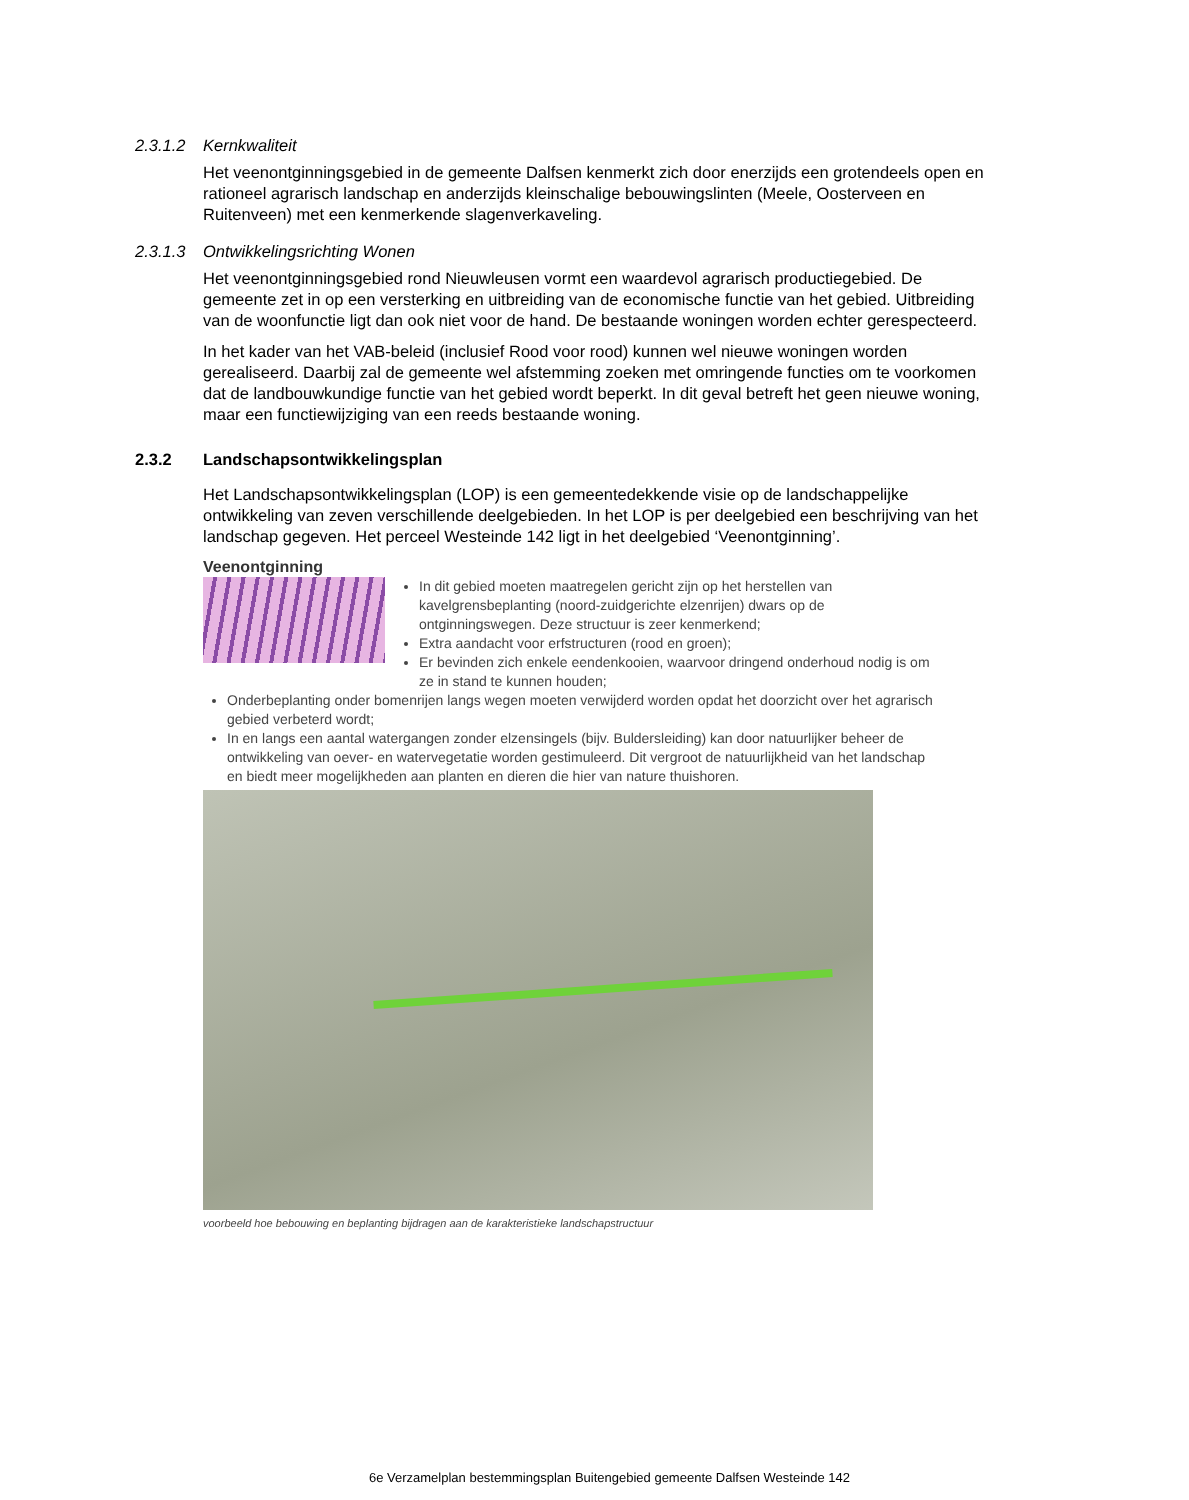2.3.1.2 Kernkwaliteit
Het veenontginningsgebied in de gemeente Dalfsen kenmerkt zich door enerzijds een grotendeels open en rationeel agrarisch landschap en anderzijds kleinschalige bebouwingslinten (Meele, Oosterveen en Ruitenveen) met een kenmerkende slagenverkaveling.
2.3.1.3 Ontwikkelingsrichting Wonen
Het veenontginningsgebied rond Nieuwleusen vormt een waardevol agrarisch productiegebied. De gemeente zet in op een versterking en uitbreiding van de economische functie van het gebied. Uitbreiding van de woonfunctie ligt dan ook niet voor de hand. De bestaande woningen worden echter gerespecteerd.
In het kader van het VAB-beleid (inclusief Rood voor rood) kunnen wel nieuwe woningen worden gerealiseerd. Daarbij zal de gemeente wel afstemming zoeken met omringende functies om te voorkomen dat de landbouwkundige functie van het gebied wordt beperkt. In dit geval betreft het geen nieuwe woning, maar een functiewijziging van een reeds bestaande woning.
2.3.2 Landschapsontwikkelingsplan
Het Landschapsontwikkelingsplan (LOP) is een gemeentedekkende visie op de landschappelijke ontwikkeling van zeven verschillende deelgebieden. In het LOP is per deelgebied een beschrijving van het landschap gegeven. Het perceel Westeinde 142 ligt in het deelgebied ‘Veenontginning’.
Veenontginning
In dit gebied moeten maatregelen gericht zijn op het herstellen van kavelgrensbeplanting (noord-zuidgerichte elzenrijen) dwars op de ontginningswegen. Deze structuur is zeer kenmerkend;
Extra aandacht voor erfstructuren (rood en groen);
Er bevinden zich enkele eendenkooien, waarvoor dringend onderhoud nodig is om ze in stand te kunnen houden;
Onderbeplanting onder bomenrijen langs wegen moeten verwijderd worden opdat het doorzicht over het agrarisch gebied verbeterd wordt;
In en langs een aantal watergangen zonder elzensingels (bijv. Buldersleiding) kan door natuurlijker beheer de ontwikkeling van oever- en watervegetatie worden gestimuleerd. Dit vergroot de natuurlijkheid van het landschap en biedt meer mogelijkheden aan planten en dieren die hier van nature thuishoren.
voorbeeld hoe bebouwing en beplanting bijdragen aan de karakteristieke landschapstructuur
6e Verzamelplan bestemmingsplan Buitengebied gemeente Dalfsen Westeinde 142